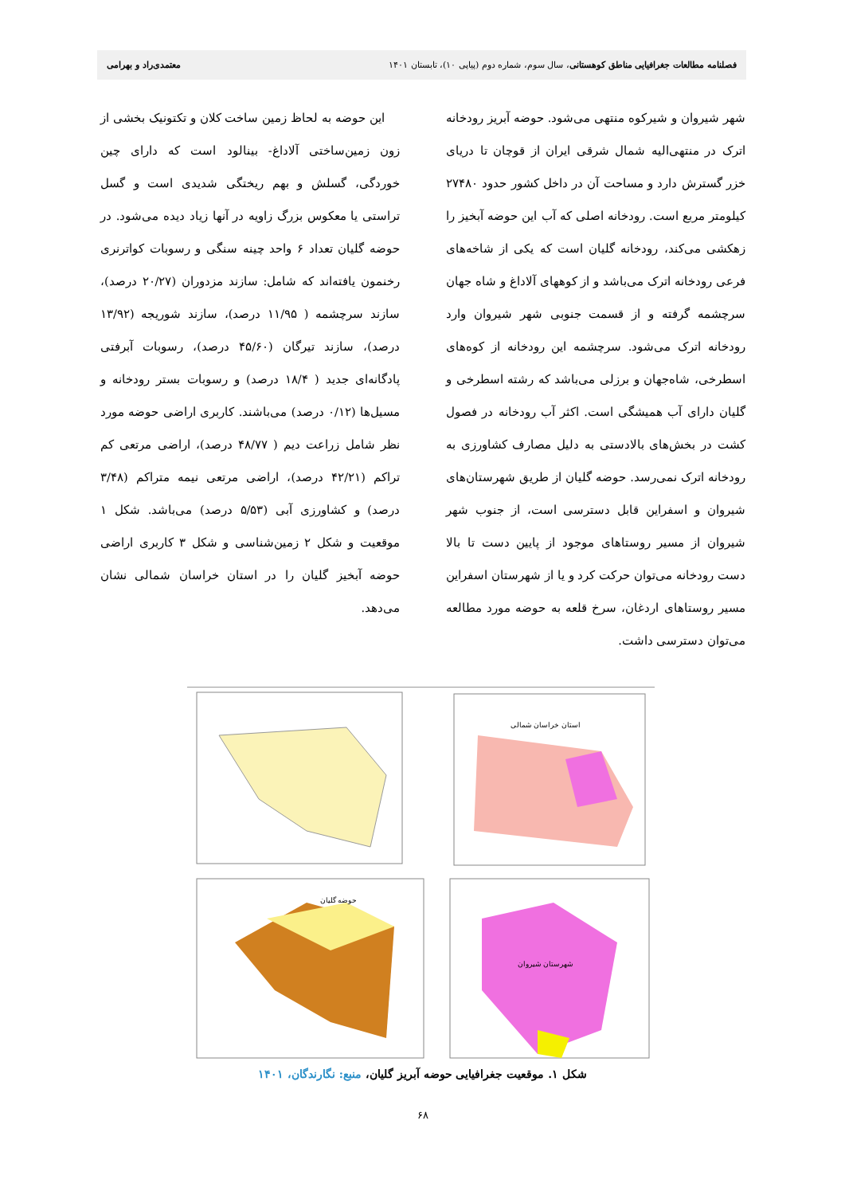فصلنامه مطالعات جغرافیایی مناطق کوهستانی، سال سوم، شماره دوم (پیاپی ۱۰)، تابستان ۱۴۰۱ معتمدی‌راد و بهرامی
شهر شیروان و شیرکوه منتهی می‌شود. حوضه آبریز رودخانه اترک در منتهی‌الیه شمال شرقی ایران از قوچان تا دریای خزر گسترش دارد و مساحت آن در داخل کشور حدود ۲۷۴۸۰ کیلومتر مربع است. رودخانه اصلی که آب این حوضه آبخیز را زهکشی می‌کند، رودخانه گلیان است که یکی از شاخه‌های فرعی رودخانه اترک می‌باشد و از کوههای آلاداغ و شاه جهان سرچشمه گرفته و از قسمت جنوبی شهر شیروان وارد رودخانه اترک می‌شود. سرچشمه این رودخانه از کوه‌های اسطرخی، شاه‌جهان و برزلی می‌باشد که رشته اسطرخی و گلیان دارای آب همیشگی است. اکثر آب رودخانه در فصول کشت در بخش‌های بالادستی به دلیل مصارف کشاورزی به رودخانه اترک نمی‌رسد. حوضه گلیان از طریق شهرستان‌های شیروان و اسفراین قابل دسترسی است، از جنوب شهر شیروان از مسیر روستاهای موجود از پایین دست تا بالا دست رودخانه می‌توان حرکت کرد و یا از شهرستان اسفراین مسیر روستاهای اردغان، سرخ قلعه به حوضه مورد مطالعه می‌توان دسترسی داشت.
این حوضه به لحاظ زمین ساخت کلان و تکتونیک بخشی از زون زمین‌ساختی آلاداغ- بینالود است که دارای چین خوردگی، گسلش و بهم ریختگی شدیدی است و گسل تراستی یا معکوس بزرگ زاویه در آنها زیاد دیده می‌شود. در حوضه گلیان تعداد ۶ واحد چینه سنگی و رسوبات کواترنری رخنمون یافته‌اند که شامل: سازند مزدوران (۲۰/۲۷ درصد)، سازند سرچشمه ( ۱۱/۹۵ درصد)، سازند شوریجه (۱۳/۹۲ درصد)، سازند تیرگان (۴۵/۶۰ درصد)، رسوبات آبرفتی پادگانه‌ای جدید ( ۱۸/۴ درصد) و رسوبات بستر رودخانه و مسیل‌ها (۰/۱۲ درصد) می‌باشند. کاربری اراضی حوضه مورد نظر شامل زراعت دیم ( ۴۸/۷۷ درصد)، اراضی مرتعی کم تراکم (۴۲/۲۱ درصد)، اراضی مرتعی نیمه متراکم (۳/۴۸ درصد) و کشاورزی آبی (۵/۵۳ درصد) می‌باشد. شکل ۱ موقعیت و شکل ۲ زمین‌شناسی و شکل ۳ کاربری اراضی حوضه آبخیز گلیان را در استان خراسان شمالی نشان می‌دهد.
استان خراسان شمالی
حوضه گلیان
شهرستان شیروان
شکل ۱. موقعیت جغرافیایی حوضه آبریز گلیان، منبع: نگارندگان، ۱۴۰۱
۶۸